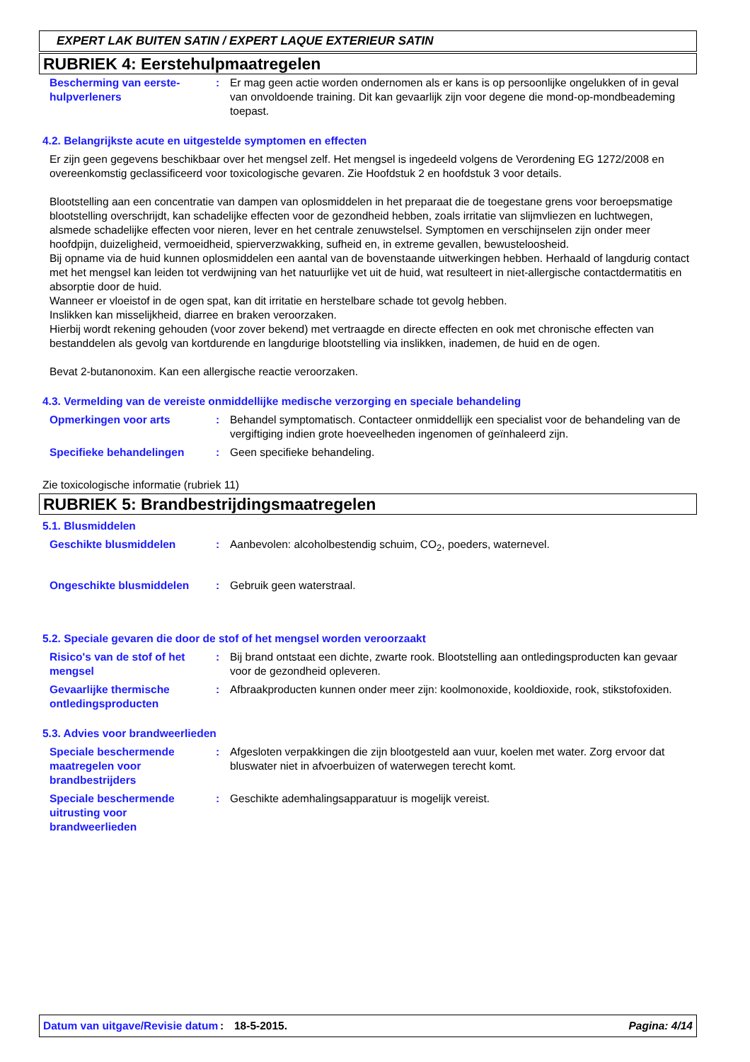EXPERT LAK BUITEN SATIN / EXPERT LAQUE EXTERIEUR SATIN
RUBRIEK 4: Eerstehulpmaatregelen
Bescherming van eerste-hulpverleners
: Er mag geen actie worden ondernomen als er kans is op persoonlijke ongelukken of in geval van onvoldoende training. Dit kan gevaarlijk zijn voor degene die mond-op-mondbeademing toepast.
4.2. Belangrijkste acute en uitgestelde symptomen en effecten
Er zijn geen gegevens beschikbaar over het mengsel zelf. Het mengsel is ingedeeld volgens de Verordening EG 1272/2008 en overeenkomstig geclassificeerd voor toxicologische gevaren. Zie Hoofdstuk 2 en hoofdstuk 3 voor details.
Blootstelling aan een concentratie van dampen van oplosmiddelen in het preparaat die de toegestane grens voor beroepsmatige blootstelling overschrijdt, kan schadelijke effecten voor de gezondheid hebben, zoals irritatie van slijmvliezen en luchtwegen, alsmede schadelijke effecten voor nieren, lever en het centrale zenuwstelsel. Symptomen en verschijnselen zijn onder meer hoofdpijn, duizeligheid, vermoeidheid, spierverzwakking, sufheid en, in extreme gevallen, bewusteloosheid.
Bij opname via de huid kunnen oplosmiddelen een aantal van de bovenstaande uitwerkingen hebben. Herhaald of langdurig contact met het mengsel kan leiden tot verdwijning van het natuurlijke vet uit de huid, wat resulteert in niet-allergische contactdermatitis en absorptie door de huid.
Wanneer er vloeistof in de ogen spat, kan dit irritatie en herstelbare schade tot gevolg hebben.
Inslikken kan misselijkheid, diarree en braken veroorzaken.
Hierbij wordt rekening gehouden (voor zover bekend) met vertraagde en directe effecten en ook met chronische effecten van bestanddelen als gevolg van kortdurende en langdurige blootstelling via inslikken, inademen, de huid en de ogen.
Bevat 2-butanonoxim. Kan een allergische reactie veroorzaken.
4.3. Vermelding van de vereiste onmiddellijke medische verzorging en speciale behandeling
Opmerkingen voor arts : Behandel symptomatisch. Contacteer onmiddellijk een specialist voor de behandeling van de vergiftiging indien grote hoeveelheden ingenomen of geïnhaleerd zijn.
Specifieke behandelingen : Geen specifieke behandeling.
Zie toxicologische informatie (rubriek 11)
RUBRIEK 5: Brandbestrijdingsmaatregelen
5.1. Blusmiddelen
Geschikte blusmiddelen : Aanbevolen: alcoholbestendig schuim, CO<sub>2</sub>, poeders, waternevel.
Ongeschikte blusmiddelen : Gebruik geen waterstraal.
5.2. Speciale gevaren die door de stof of het mengsel worden veroorzaakt
Risico's van de stof of het mengsel
: Bij brand ontstaat een dichte, zwarte rook. Blootstelling aan ontledingsproducten kan gevaar voor de gezondheid opleveren.
Gevaarlijke thermische ontledingsproducten
: Afbraakproducten kunnen onder meer zijn: koolmonoxide, kooldioxide, rook, stikstofoxiden.
5.3. Advies voor brandweerlieden
Speciale beschermende maatregelen voor brandbestrijders
: Afgesloten verpakkingen die zijn blootgesteld aan vuur, koelen met water. Zorg ervoor dat bluswater niet in afvoerbuizen of waterwegen terecht komt.
Speciale beschermende uitrusting voor brandweerlieden
: Geschikte ademhalingsapparatuur is mogelijk vereist.
Datum van uitgave/Revisie datum
: 18-5-2015. Pagina: 4/14